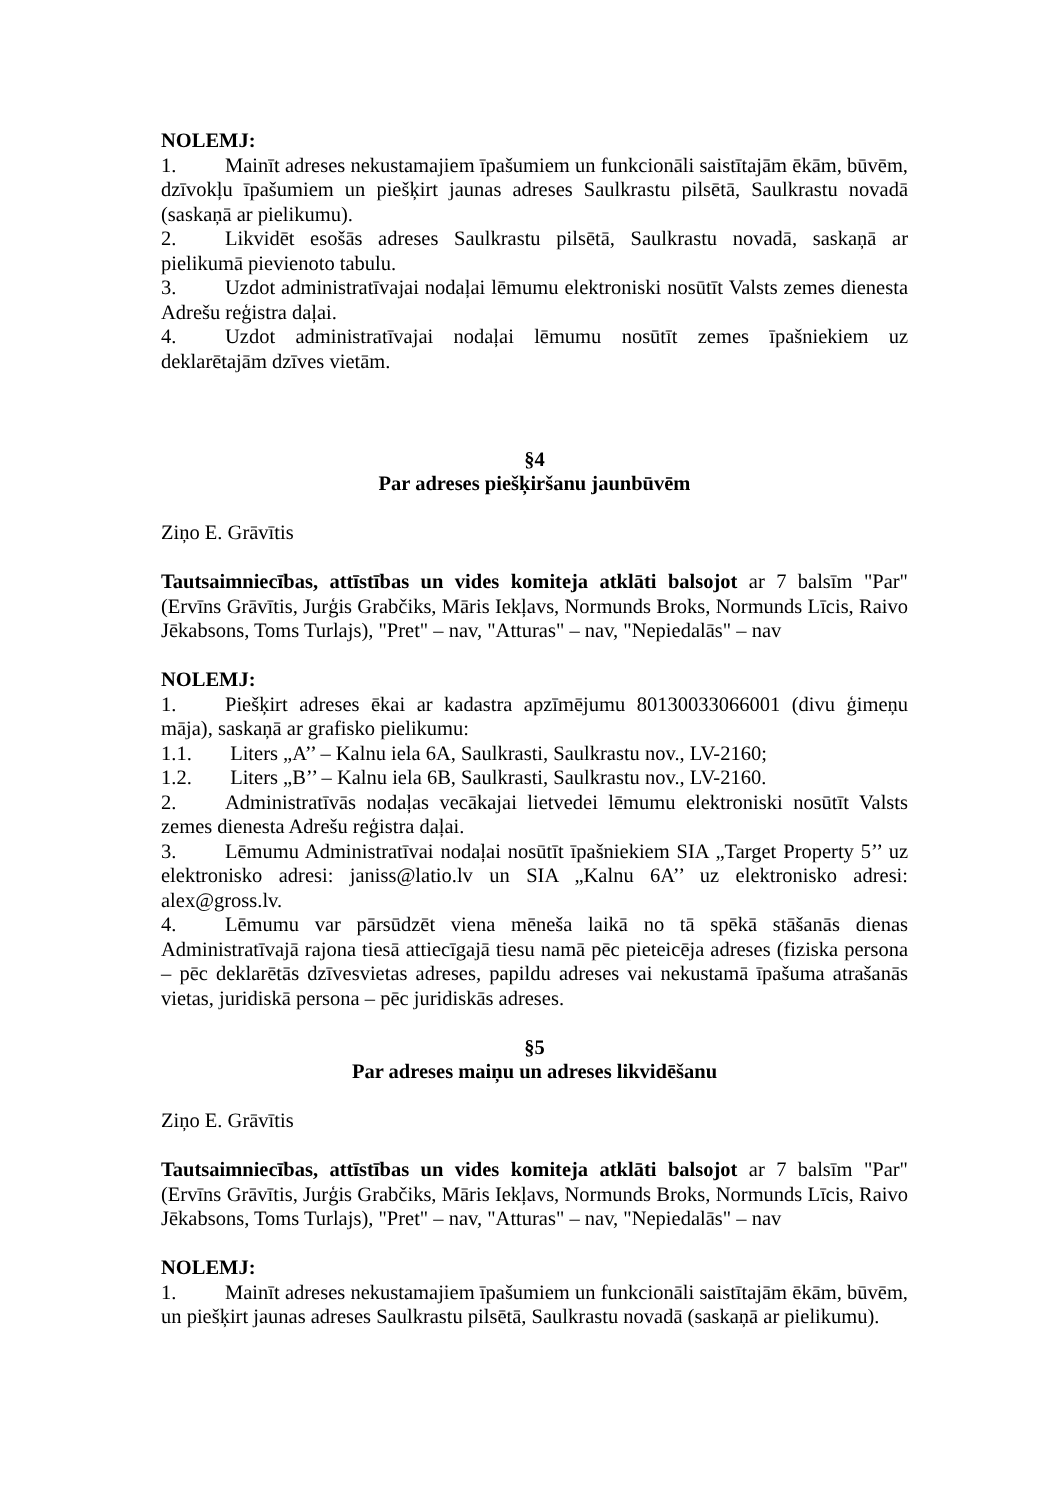NOLEMJ:
1. Mainīt adreses nekustamajiem īpašumiem un funkcionāli saistītajām ēkām, būvēm, dzīvokļu īpašumiem un piešķirt jaunas adreses Saulkrastu pilsētā, Saulkrastu novadā (saskaņā ar pielikumu).
2. Likvidēt esošās adreses Saulkrastu pilsētā, Saulkrastu novadā, saskaņā ar pielikumā pievienoto tabulu.
3. Uzdot administratīvajai nodaļai lēmumu elektroniski nosūtīt Valsts zemes dienesta Adrešu reģistra daļai.
4. Uzdot administratīvajai nodaļai lēmumu nosūtīt zemes īpašniekiem uz deklarētajām dzīves vietām.
§4
Par adreses piešķiršanu jaunbūvēm
Ziņo E. Grāvītis
Tautsaimniecības, attīstības un vides komiteja atklāti balsojot ar 7 balsīm "Par" (Ervīns Grāvītis, Jurģis Grabčiks, Māris Iekļavs, Normunds Broks, Normunds Līcis, Raivo Jēkabsons, Toms Turlajs), "Pret" – nav, "Atturas" – nav, "Nepiedalās" – nav
NOLEMJ:
1. Piešķirt adreses ēkai ar kadastra apzīmējumu 80130033066001 (divu ģimeņu māja), saskaņā ar grafisko pielikumu:
1.1. Liters „A’’ – Kalnu iela 6A, Saulkrasti, Saulkrastu nov., LV-2160;
1.2. Liters „B’’ – Kalnu iela 6B, Saulkrasti, Saulkrastu nov., LV-2160.
2. Administratīvās nodaļas vecākajai lietvedei lēmumu elektroniski nosūtīt Valsts zemes dienesta Adrešu reģistra daļai.
3. Lēmumu Administratīvai nodaļai nosūtīt īpašniekiem SIA „Target Property 5’’ uz elektronisko adresi: janiss@latio.lv un SIA „Kalnu 6A’’ uz elektronisko adresi: alex@gross.lv.
4. Lēmumu var pārsūdzēt viena mēneša laikā no tā spēkā stāšanās dienas Administratīvajā rajona tiesā attiecīgajā tiesu namā pēc pieteicēja adreses (fiziska persona – pēc deklarētās dzīvesvietas adreses, papildu adreses vai nekustamā īpašuma atrašanās vietas, juridiskā persona – pēc juridiskās adreses.
§5
Par adreses maiņu un adreses likvidēšanu
Ziņo E. Grāvītis
Tautsaimniecības, attīstības un vides komiteja atklāti balsojot ar 7 balsīm "Par" (Ervīns Grāvītis, Jurģis Grabčiks, Māris Iekļavs, Normunds Broks, Normunds Līcis, Raivo Jēkabsons, Toms Turlajs), "Pret" – nav, "Atturas" – nav, "Nepiedalās" – nav
NOLEMJ:
1. Mainīt adreses nekustamajiem īpašumiem un funkcionāli saistītajām ēkām, būvēm, un piešķirt jaunas adreses Saulkrastu pilsētā, Saulkrastu novadā (saskaņā ar pielikumu).